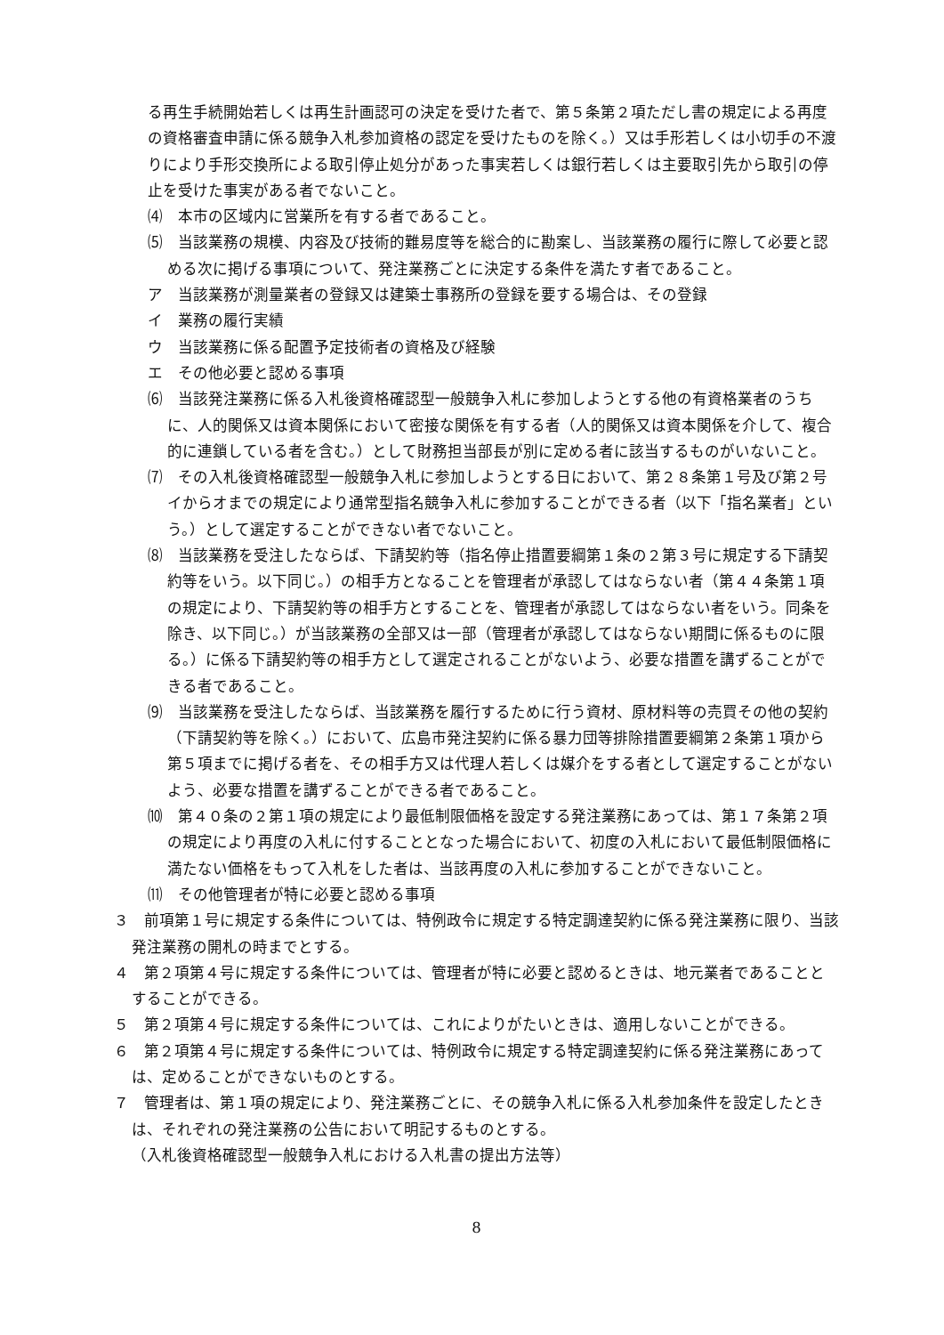る再生手続開始若しくは再生計画認可の決定を受けた者で、第５条第２項ただし書の規定による再度の資格審査申請に係る競争入札参加資格の認定を受けたものを除く。）又は手形若しくは小切手の不渡りにより手形交換所による取引停止処分があった事実若しくは銀行若しくは主要取引先から取引の停止を受けた事実がある者でないこと。
⑷　本市の区域内に営業所を有する者であること。
⑸　当該業務の規模、内容及び技術的難易度等を総合的に勘案し、当該業務の履行に際して必要と認める次に掲げる事項について、発注業務ごとに決定する条件を満たす者であること。
ア　当該業務が測量業者の登録又は建築士事務所の登録を要する場合は、その登録
イ　業務の履行実績
ウ　当該業務に係る配置予定技術者の資格及び経験
エ　その他必要と認める事項
⑹　当該発注業務に係る入札後資格確認型一般競争入札に参加しようとする他の有資格業者のうちに、人的関係又は資本関係において密接な関係を有する者（人的関係又は資本関係を介して、複合的に連鎖している者を含む。）として財務担当部長が別に定める者に該当するものがいないこと。
⑺　その入札後資格確認型一般競争入札に参加しようとする日において、第２８条第１号及び第２号イからオまでの規定により通常型指名競争入札に参加することができる者（以下「指名業者」という。）として選定することができない者でないこと。
⑻　当該業務を受注したならば、下請契約等（指名停止措置要綱第１条の２第３号に規定する下請契約等をいう。以下同じ。）の相手方となることを管理者が承認してはならない者（第４４条第１項の規定により、下請契約等の相手方とすることを、管理者が承認してはならない者をいう。同条を除き、以下同じ。）が当該業務の全部又は一部（管理者が承認してはならない期間に係るものに限る。）に係る下請契約等の相手方として選定されることがないよう、必要な措置を講ずることができる者であること。
⑼　当該業務を受注したならば、当該業務を履行するために行う資材、原材料等の売買その他の契約（下請契約等を除く。）において、広島市発注契約に係る暴力団等排除措置要綱第２条第１項から第５項までに掲げる者を、その相手方又は代理人若しくは媒介をする者として選定することがないよう、必要な措置を講ずることができる者であること。
⑽　第４０条の２第１項の規定により最低制限価格を設定する発注業務にあっては、第１７条第２項の規定により再度の入札に付することとなった場合において、初度の入札において最低制限価格に満たない価格をもって入札をした者は、当該再度の入札に参加することができないこと。
⑾　その他管理者が特に必要と認める事項
３　前項第１号に規定する条件については、特例政令に規定する特定調達契約に係る発注業務に限り、当該発注業務の開札の時までとする。
４　第２項第４号に規定する条件については、管理者が特に必要と認めるときは、地元業者であることとすることができる。
５　第２項第４号に規定する条件については、これによりがたいときは、適用しないことができる。
６　第２項第４号に規定する条件については、特例政令に規定する特定調達契約に係る発注業務にあっては、定めることができないものとする。
７　管理者は、第１項の規定により、発注業務ごとに、その競争入札に係る入札参加条件を設定したときは、それぞれの発注業務の公告において明記するものとする。
（入札後資格確認型一般競争入札における入札書の提出方法等）
8